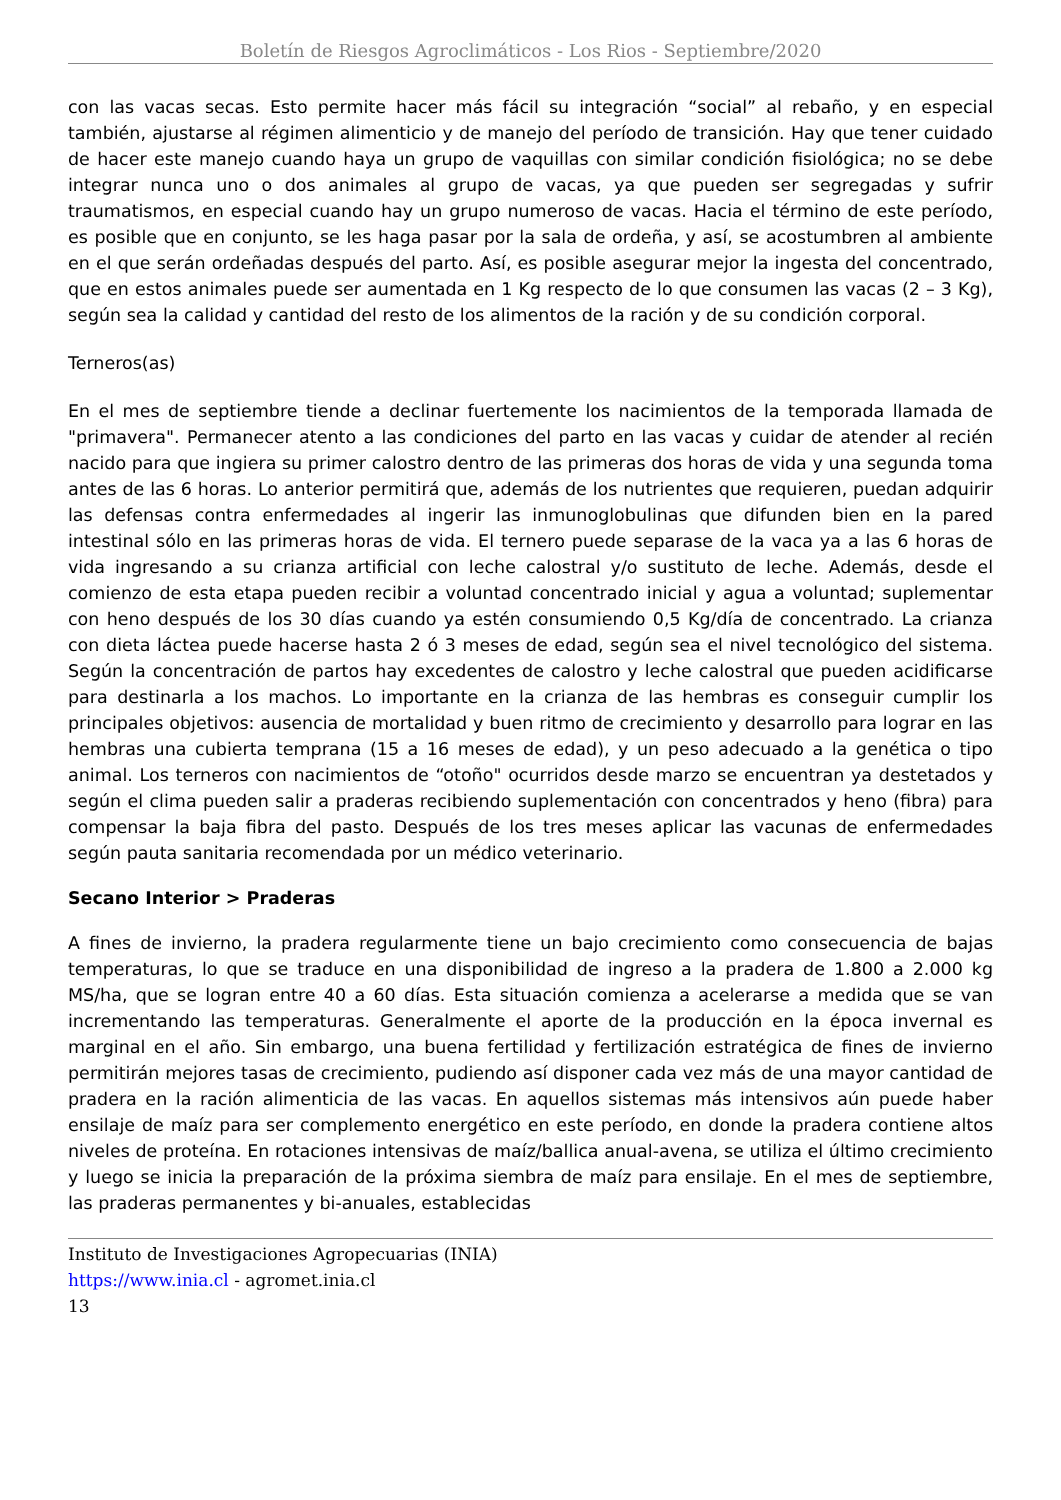Boletín de Riesgos Agroclimáticos - Los Rios - Septiembre/2020
con las vacas secas. Esto permite hacer más fácil su integración “social” al rebaño, y en especial también, ajustarse al régimen alimenticio y de manejo del período de transición. Hay que tener cuidado de hacer este manejo cuando haya un grupo de vaquillas con similar condición fisiológica; no se debe integrar nunca uno o dos animales al grupo de vacas, ya que pueden ser segregadas y sufrir traumatismos, en especial cuando hay un grupo numeroso de vacas. Hacia el término de este período, es posible que en conjunto, se les haga pasar por la sala de ordeña, y así, se acostumbren al ambiente en el que serán ordeñadas después del parto. Así, es posible asegurar mejor la ingesta del concentrado, que en estos animales puede ser aumentada en 1 Kg respecto de lo que consumen las vacas (2 – 3 Kg), según sea la calidad y cantidad del resto de los alimentos de la ración y de su condición corporal.
Terneros(as)
En el mes de septiembre tiende a declinar fuertemente los nacimientos de la temporada llamada de "primavera". Permanecer atento a las condiciones del parto en las vacas y cuidar de atender al recién nacido para que ingiera su primer calostro dentro de las primeras dos horas de vida y una segunda toma antes de las 6 horas. Lo anterior permitirá que, además de los nutrientes que requieren, puedan adquirir las defensas contra enfermedades al ingerir las inmunoglobulinas que difunden bien en la pared intestinal sólo en las primeras horas de vida. El ternero puede separase de la vaca ya a las 6 horas de vida ingresando a su crianza artificial con leche calostral y/o sustituto de leche. Además, desde el comienzo de esta etapa pueden recibir a voluntad concentrado inicial y agua a voluntad; suplementar con heno después de los 30 días cuando ya estén consumiendo 0,5 Kg/día de concentrado. La crianza con dieta láctea puede hacerse hasta 2 ó 3 meses de edad, según sea el nivel tecnológico del sistema. Según la concentración de partos hay excedentes de calostro y leche calostral que pueden acidificarse para destinarla a los machos. Lo importante en la crianza de las hembras es conseguir cumplir los principales objetivos: ausencia de mortalidad y buen ritmo de crecimiento y desarrollo para lograr en las hembras una cubierta temprana (15 a 16 meses de edad), y un peso adecuado a la genética o tipo animal. Los terneros con nacimientos de “otoño" ocurridos desde marzo se encuentran ya destetados y según el clima pueden salir a praderas recibiendo suplementación con concentrados y heno (fibra) para compensar la baja fibra del pasto. Después de los tres meses aplicar las vacunas de enfermedades según pauta sanitaria recomendada por un médico veterinario.
Secano Interior > Praderas
A fines de invierno, la pradera regularmente tiene un bajo crecimiento como consecuencia de bajas temperaturas, lo que se traduce en una disponibilidad de ingreso a la pradera de 1.800 a 2.000 kg MS/ha, que se logran entre 40 a 60 días. Esta situación comienza a acelerarse a medida que se van incrementando las temperaturas. Generalmente el aporte de la producción en la época invernal es marginal en el año. Sin embargo, una buena fertilidad y fertilización estratégica de fines de invierno permitirán mejores tasas de crecimiento, pudiendo así disponer cada vez más de una mayor cantidad de pradera en la ración alimenticia de las vacas. En aquellos sistemas más intensivos aún puede haber ensilaje de maíz para ser complemento energético en este período, en donde la pradera contiene altos niveles de proteína. En rotaciones intensivas de maíz/ballica anual-avena, se utiliza el último crecimiento y luego se inicia la preparación de la próxima siembra de maíz para ensilaje. En el mes de septiembre, las praderas permanentes y bi-anuales, establecidas
Instituto de Investigaciones Agropecuarias (INIA)
https://www.inia.cl - agromet.inia.cl
13